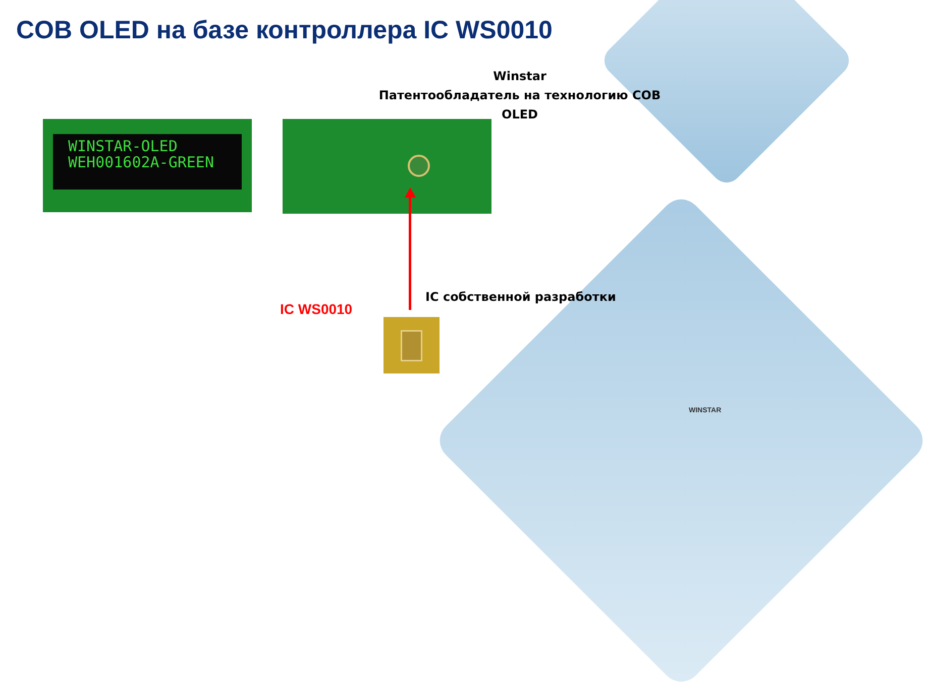COB OLED на базе контроллера IC WS0010
Winstar
Патентообладатель на технологию COB OLED
WINSTAR-OLED
WEH001602A-GREEN
IC собственной разработки
IC WS0010
WINSTAR